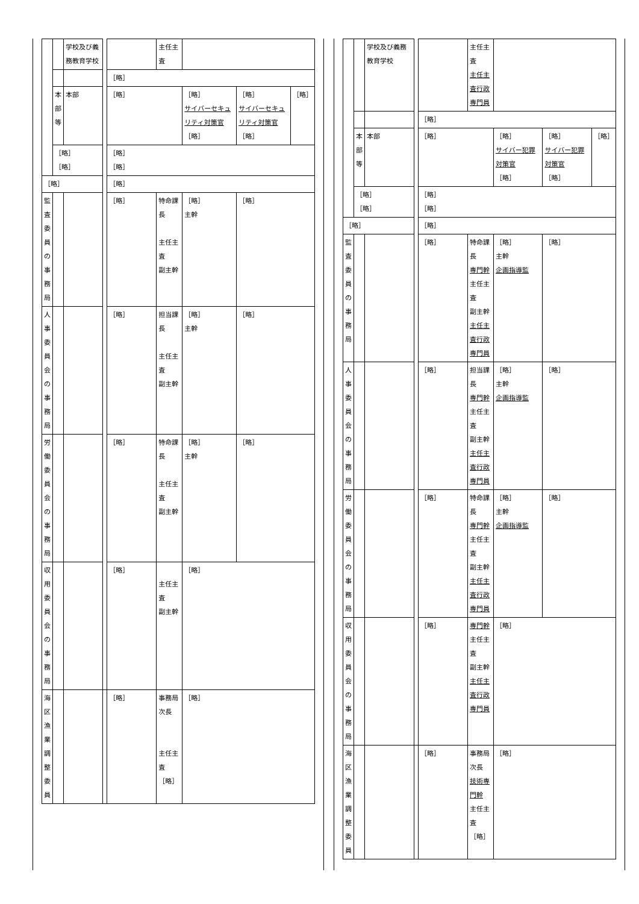| | | 学校及び義務教育学校 | | | 主任主査 | | | |
| | | | | ［略］ | | | | |
| | 本部等 | 本部 | | ［略］ | | ［略］ サイバーセキュリティ対策官 ［略］ | ［略］ サイバーセキュリティ対策官 ［略］ | ［略］ |
| | ［略］ ［略］ | | | ［略］ ［略］ | | | | |
| ［略］ | | | | ［略］ | | | | |
| 監査委員の事務局 | | | | ［略］ | 特命課長 主任主査 副主幹 | ［略］ 主幹 | ［略］ | |
| 人事委員会の事務局 | | | | ［略］ | 担当課長 主任主査 副主幹 | ［略］ 主幹 | ［略］ | |
| 労働委員会の事務局 | | | | ［略］ | 特命課長 主任主査 副主幹 | ［略］ 主幹 | ［略］ | |
| 収用委員会の事務局 | | | | ［略］ | 主任主査 副主幹 | ［略］ | | |
| 海区漁業調整委員 | | | | ［略］ | 事務局次長 主任主査 ［略］ | ［略］ | | |
| | | 学校及び義務教育学校 | | | 主任主査 主任主査行政専門員 | | | |
| | | | | ［略］ | | | | |
| | 本部等 | 本部 | | ［略］ | | ［略］ サイバー犯罪対策官 ［略］ | ［略］ サイバー犯罪対策官 ［略］ | ［略］ |
| | ［略］ ［略］ | | | ［略］ ［略］ | | | | |
| ［略］ | | | | ［略］ | | | | |
| 監査委員の事務局 | | | | ［略］ | 特命課長 専門幹 主任主査 副主幹 主任主査行政専門員 | ［略］ 主幹 企画指導監 | ［略］ | |
| 人事委員会の事務局 | | | | ［略］ | 担当課長 専門幹 主任主査 副主幹 主任主査行政専門員 | ［略］ 主幹 企画指導監 | ［略］ | |
| 労働委員会の事務局 | | | | ［略］ | 特命課長 専門幹 主任主査 副主幹 主任主査行政専門員 | ［略］ 主幹 企画指導監 | ［略］ | |
| 収用委員会の事務局 | | | | ［略］ | 専門幹 主任主査 副主幹 主任主査行政専門員 | ［略］ | | |
| 海区漁業調整委員 | | | | ［略］ | 事務局次長 技術専門幹 主任主査 ［略］ | ［略］ | | |